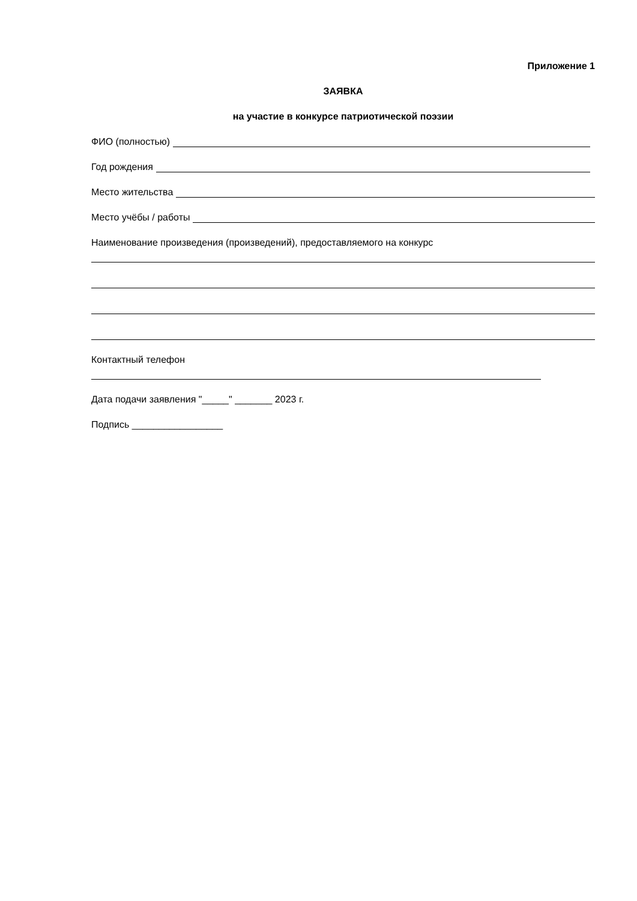Приложение 1
ЗАЯВКА
на участие в конкурсе патриотической поэзии
ФИО (полностью)
Год рождения
Место жительства
Место учёбы / работы
Наименование произведения (произведений), предоставляемого на конкурс
Контактный телефон
Дата подачи заявления "_____" _______ 2023 г.
Подпись _________________